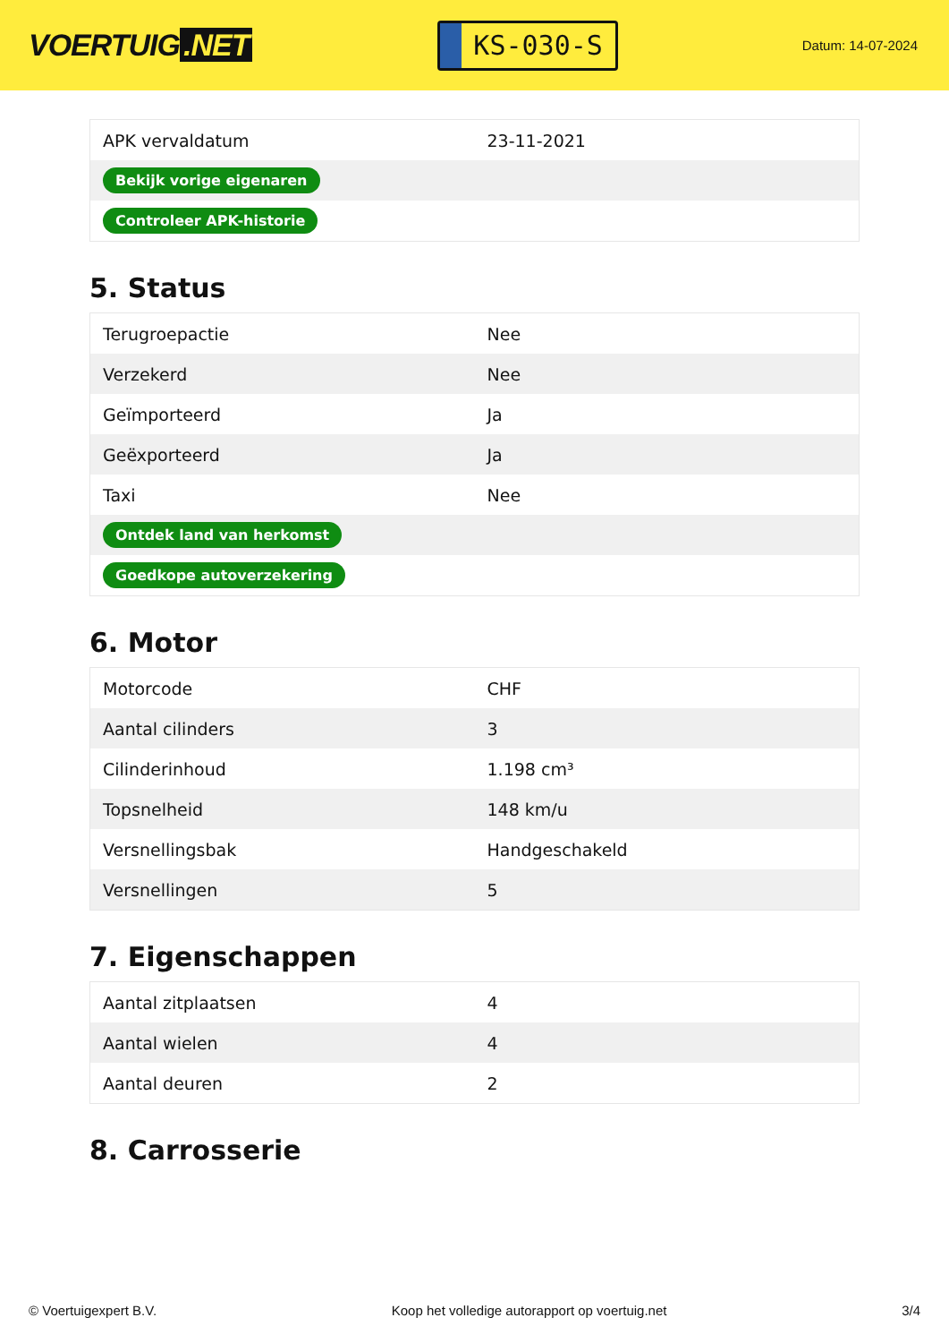VOERTUIG.NET
KS-030-S
Datum: 14-07-2024
| APK vervaldatum | 23-11-2021 |
| Bekijk vorige eigenaren | |
| Controleer APK-historie | |
5. Status
| Terugroepactie | Nee |
| Verzekerd | Nee |
| Geïmporteerd | Ja |
| Geëxporteerd | Ja |
| Taxi | Nee |
| Ontdek land van herkomst | |
| Goedkope autoverzekering | |
6. Motor
| Motorcode | CHF |
| Aantal cilinders | 3 |
| Cilinderinhoud | 1.198 cm³ |
| Topsnelheid | 148 km/u |
| Versnellingsbak | Handgeschakeld |
| Versnellingen | 5 |
7. Eigenschappen
| Aantal zitplaatsen | 4 |
| Aantal wielen | 4 |
| Aantal deuren | 2 |
8. Carrosserie
© Voertuigexpert B.V. Koop het volledige autorapport op voertuig.net 3/4